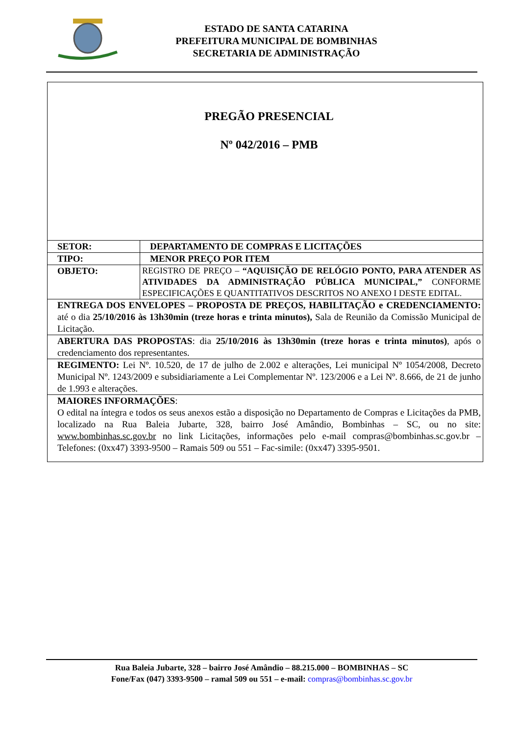ESTADO DE SANTA CATARINA
PREFEITURA MUNICIPAL DE BOMBINHAS
SECRETARIA DE ADMINISTRAÇÃO
| PREGÃO PRESENCIAL Nº 042/2016 – PMB | |
| SETOR: | DEPARTAMENTO DE COMPRAS E LICITAÇÕES |
| TIPO: | MENOR PREÇO POR ITEM |
| OBJETO: | REGISTRO DE PREÇO – “AQUISIÇÃO DE RELÓGIO PONTO, PARA ATENDER AS ATIVIDADES DA ADMINISTRAÇÃO PÚBLICA MUNICIPAL,” CONFORME ESPECIFICAÇÕES E QUANTITATIVOS DESCRITOS NO ANEXO I DESTE EDITAL. |
| ENTREGA DOS ENVELOPES – PROPOSTA DE PREÇOS, HABILITAÇÃO e CREDENCIAMENTO: até o dia 25/10/2016 às 13h30min (treze horas e trinta minutos), Sala de Reunião da Comissão Municipal de Licitação. | |
| ABERTURA DAS PROPOSTAS : dia 25/10/2016 às 13h30min (treze horas e trinta minutos) , após o credenciamento dos representantes. | |
| REGIMENTO: Lei Nº. 10.520, de 17 de julho de 2.002 e alterações, Lei municipal Nº 1054/2008, Decreto Municipal Nº. 1243/2009 e subsidiariamente a Lei Complementar Nº. 123/2006 e a Lei Nº. 8.666, de 21 de junho de 1.993 e alterações. | |
| MAIORES INFORMAÇÕES : O edital na íntegra e todos os seus anexos estão a disposição no Departamento de Compras e Licitações da PMB, localizado na Rua Baleia Jubarte, 328, bairro José Amândio, Bombinhas – SC, ou no site: www.bombinhas.sc.gov.br no link Licitações, informações pelo e-mail compras@bombinhas.sc.gov.br – Telefones: (0xx47) 3393-9500 – Ramais 509 ou 551 – Fac-simile: (0xx47) 3395-9501. | |
Rua Baleia Jubarte, 328 – bairro José Amândio – 88.215.000 – BOMBINHAS – SC
Fone/Fax (047) 3393-9500 – ramal 509 ou 551 – e-mail: compras@bombinhas.sc.gov.br